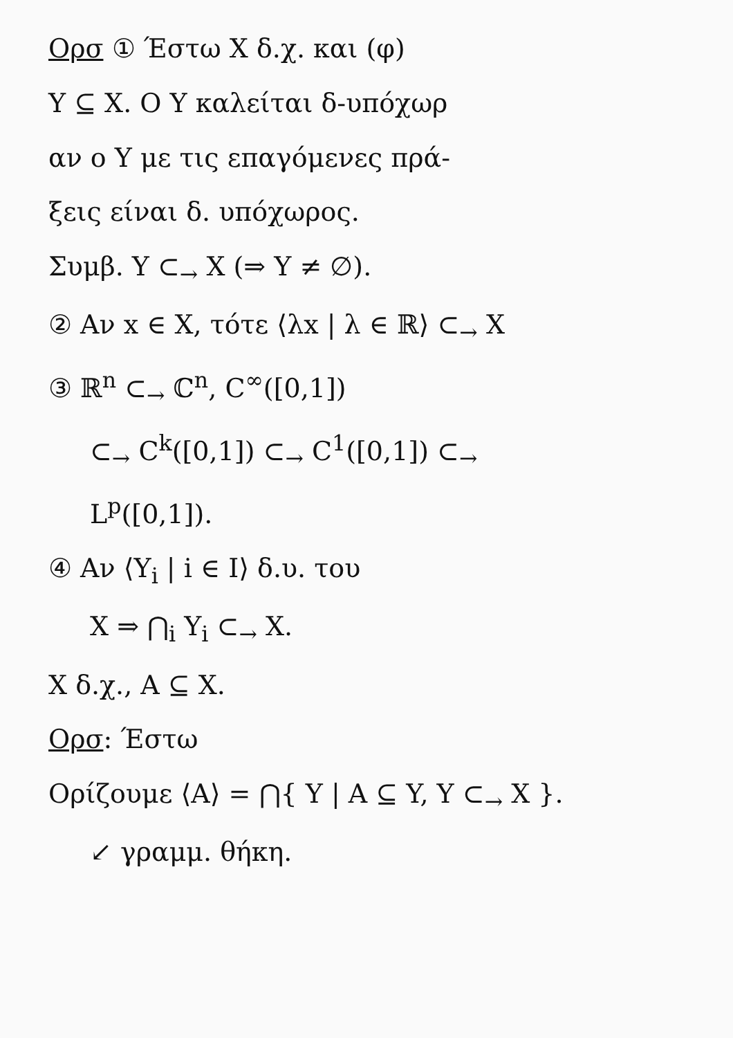Ορσ ① Έστω X δ.χ. και (φ)
Y ⊆ X. Ο Y καλείται δ-υπόχωρ
αν ο Y με τις επαγόμενες πρά-
ξεις είναι δ. υπόχωρος.
Συμβ. Y ⊂<sub>→</sub> X (⇒ Y ≠ ∅).
② Αν x ∈ X, τότε ⟨λx | λ ∈ ℝ⟩ ⊂<sub>→</sub> X
③ ℝ<sup>n</sup> ⊂<sub>→</sub> ℂ<sup>n</sup>, C<sup>∞</sup>([0,1])
⊂<sub>→</sub> C<sup>k</sup>([0,1]) ⊂<sub>→</sub> C<sup>1</sup>([0,1]) ⊂<sub>→</sub>
L<sup>p</sup>([0,1]).
④ Αν ⟨Y<sub>i</sub> | i ∈ I⟩ δ.υ. του
X ⇒ ⋂<sub>i</sub> Y<sub>i</sub> ⊂<sub>→</sub> X.
X δ.χ., A ⊆ X.
Ορσ: Έστω
Ορίζουμε ⟨A⟩ = ⋂{ Y | A ⊆ Y, Y ⊂<sub>→</sub> X }.
↙ γραμμ. θήκη.